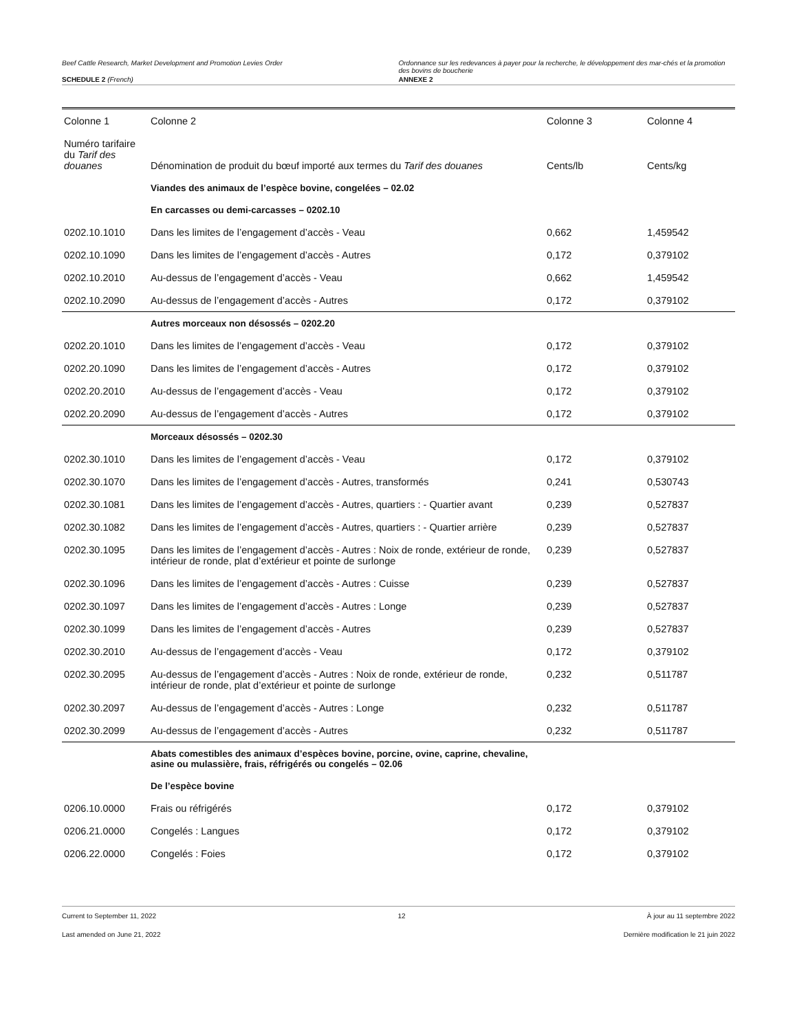Beef Cattle Research, Market Development and Promotion Levies Order
Ordonnance sur les redevances à payer pour la recherche, le développement des mar-chés et la promotion des bovins de boucherie
SCHEDULE 2 (French) ANNEXE 2
| Colonne 1 | Colonne 2 | Colonne 3 | Colonne 4 |
| --- | --- | --- | --- |
| Numéro tarifaire du Tarif des douanes | Dénomination de produit du bœuf importé aux termes du Tarif des douanes | Cents/lb | Cents/kg |
| | Viandes des animaux de l’espèce bovine, congelées – 02.02 | | |
| | En carcasses ou demi-carcasses – 0202.10 | | |
| 0202.10.1010 | Dans les limites de l’engagement d’accès - Veau | 0,662 | 1,459542 |
| 0202.10.1090 | Dans les limites de l’engagement d’accès - Autres | 0,172 | 0,379102 |
| 0202.10.2010 | Au-dessus de l’engagement d’accès - Veau | 0,662 | 1,459542 |
| 0202.10.2090 | Au-dessus de l’engagement d’accès - Autres | 0,172 | 0,379102 |
| | Autres morceaux non désossés – 0202.20 | | |
| 0202.20.1010 | Dans les limites de l’engagement d’accès - Veau | 0,172 | 0,379102 |
| 0202.20.1090 | Dans les limites de l’engagement d’accès - Autres | 0,172 | 0,379102 |
| 0202.20.2010 | Au-dessus de l’engagement d’accès - Veau | 0,172 | 0,379102 |
| 0202.20.2090 | Au-dessus de l’engagement d’accès - Autres | 0,172 | 0,379102 |
| | Morceaux désossés – 0202.30 | | |
| 0202.30.1010 | Dans les limites de l’engagement d’accès - Veau | 0,172 | 0,379102 |
| 0202.30.1070 | Dans les limites de l’engagement d’accès - Autres, transformés | 0,241 | 0,530743 |
| 0202.30.1081 | Dans les limites de l’engagement d’accès - Autres, quartiers : - Quartier avant | 0,239 | 0,527837 |
| 0202.30.1082 | Dans les limites de l’engagement d’accès - Autres, quartiers : - Quartier arrière | 0,239 | 0,527837 |
| 0202.30.1095 | Dans les limites de l’engagement d’accès - Autres : Noix de ronde, extérieur de ronde, intérieur de ronde, plat d’extérieur et pointe de surlonge | 0,239 | 0,527837 |
| 0202.30.1096 | Dans les limites de l’engagement d’accès - Autres : Cuisse | 0,239 | 0,527837 |
| 0202.30.1097 | Dans les limites de l’engagement d’accès - Autres : Longe | 0,239 | 0,527837 |
| 0202.30.1099 | Dans les limites de l’engagement d’accès - Autres | 0,239 | 0,527837 |
| 0202.30.2010 | Au-dessus de l’engagement d’accès - Veau | 0,172 | 0,379102 |
| 0202.30.2095 | Au-dessus de l’engagement d’accès - Autres : Noix de ronde, extérieur de ronde, intérieur de ronde, plat d’extérieur et pointe de surlonge | 0,232 | 0,511787 |
| 0202.30.2097 | Au-dessus de l’engagement d’accès - Autres : Longe | 0,232 | 0,511787 |
| 0202.30.2099 | Au-dessus de l’engagement d’accès - Autres | 0,232 | 0,511787 |
| | Abats comestibles des animaux d’espèces bovine, porcine, ovine, caprine, chevaline, asine ou mulassière, frais, réfrigérés ou congelés – 02.06 | | |
| | De l’espèce bovine | | |
| 0206.10.0000 | Frais ou réfrigérés | 0,172 | 0,379102 |
| 0206.21.0000 | Congelés : Langues | 0,172 | 0,379102 |
| 0206.22.0000 | Congelés : Foies | 0,172 | 0,379102 |
Current to September 11, 2022 12 À jour au 11 septembre 2022
Last amended on June 21, 2022 Dernière modification le 21 juin 2022